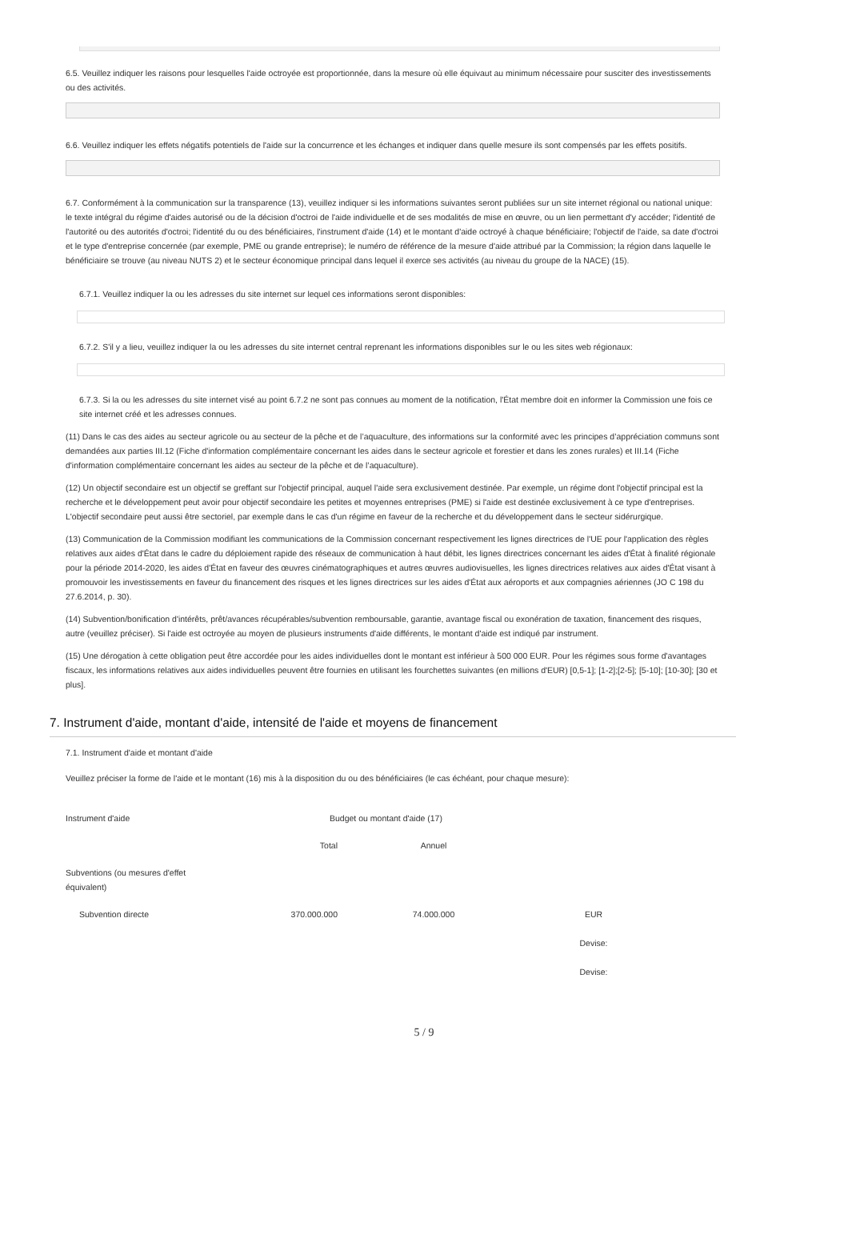6.5. Veuillez indiquer les raisons pour lesquelles l'aide octroyée est proportionnée, dans la mesure où elle équivaut au minimum nécessaire pour susciter des investissements ou des activités.
6.6. Veuillez indiquer les effets négatifs potentiels de l'aide sur la concurrence et les échanges et indiquer dans quelle mesure ils sont compensés par les effets positifs.
6.7. Conformément à la communication sur la transparence (13), veuillez indiquer si les informations suivantes seront publiées sur un site internet régional ou national unique: le texte intégral du régime d'aides autorisé ou de la décision d'octroi de l'aide individuelle et de ses modalités de mise en œuvre, ou un lien permettant d'y accéder; l'identité de l'autorité ou des autorités d'octroi; l'identité du ou des bénéficiaires, l'instrument d'aide (14) et le montant d'aide octroyé à chaque bénéficiaire; l'objectif de l'aide, sa date d'octroi et le type d'entreprise concernée (par exemple, PME ou grande entreprise); le numéro de référence de la mesure d'aide attribué par la Commission; la région dans laquelle le bénéficiaire se trouve (au niveau NUTS 2) et le secteur économique principal dans lequel il exerce ses activités (au niveau du groupe de la NACE) (15).
6.7.1. Veuillez indiquer la ou les adresses du site internet sur lequel ces informations seront disponibles:
6.7.2. S'il y a lieu, veuillez indiquer la ou les adresses du site internet central reprenant les informations disponibles sur le ou les sites web régionaux:
6.7.3. Si la ou les adresses du site internet visé au point 6.7.2 ne sont pas connues au moment de la notification, l'État membre doit en informer la Commission une fois ce site internet créé et les adresses connues.
(11) Dans le cas des aides au secteur agricole ou au secteur de la pêche et de l’aquaculture, des informations sur la conformité avec les principes d’appréciation communs sont demandées aux parties III.12 (Fiche d'information complémentaire concernant les aides dans le secteur agricole et forestier et dans les zones rurales) et III.14 (Fiche d'information complémentaire concernant les aides au secteur de la pêche et de l’aquaculture).
(12) Un objectif secondaire est un objectif se greffant sur l'objectif principal, auquel l'aide sera exclusivement destinée. Par exemple, un régime dont l'objectif principal est la recherche et le développement peut avoir pour objectif secondaire les petites et moyennes entreprises (PME) si l'aide est destinée exclusivement à ce type d'entreprises. L'objectif secondaire peut aussi être sectoriel, par exemple dans le cas d'un régime en faveur de la recherche et du développement dans le secteur sidérurgique.
(13) Communication de la Commission modifiant les communications de la Commission concernant respectivement les lignes directrices de l'UE pour l'application des règles relatives aux aides d'État dans le cadre du déploiement rapide des réseaux de communication à haut débit, les lignes directrices concernant les aides d'État à finalité régionale pour la période 2014-2020, les aides d'État en faveur des œuvres cinématographiques et autres œuvres audiovisuelles, les lignes directrices relatives aux aides d'État visant à promouvoir les investissements en faveur du financement des risques et les lignes directrices sur les aides d'État aux aéroports et aux compagnies aériennes (JO C 198 du 27.6.2014, p. 30).
(14) Subvention/bonification d'intérêts, prêt/avances récupérables/subvention remboursable, garantie, avantage fiscal ou exonération de taxation, financement des risques, autre (veuillez préciser). Si l'aide est octroyée au moyen de plusieurs instruments d'aide différents, le montant d'aide est indiqué par instrument.
(15) Une dérogation à cette obligation peut être accordée pour les aides individuelles dont le montant est inférieur à 500 000 EUR. Pour les régimes sous forme d'avantages fiscaux, les informations relatives aux aides individuelles peuvent être fournies en utilisant les fourchettes suivantes (en millions d'EUR) [0,5-1]; [1-2];[2-5]; [5-10]; [10-30]; [30 et plus].
7. Instrument d'aide, montant d'aide, intensité de l'aide et moyens de financement
7.1. Instrument d'aide et montant d'aide
Veuillez préciser la forme de l'aide et le montant (16) mis à la disposition du ou des bénéficiaires (le cas échéant, pour chaque mesure):
| Instrument d'aide | Budget ou montant d'aide (17) | | |
| | Total | Annuel | |
| Subventions (ou mesures d'effet équivalent) | | | |
| Subvention directe | 370.000.000 | 74.000.000 | EUR Devise: Devise: |
5 / 9